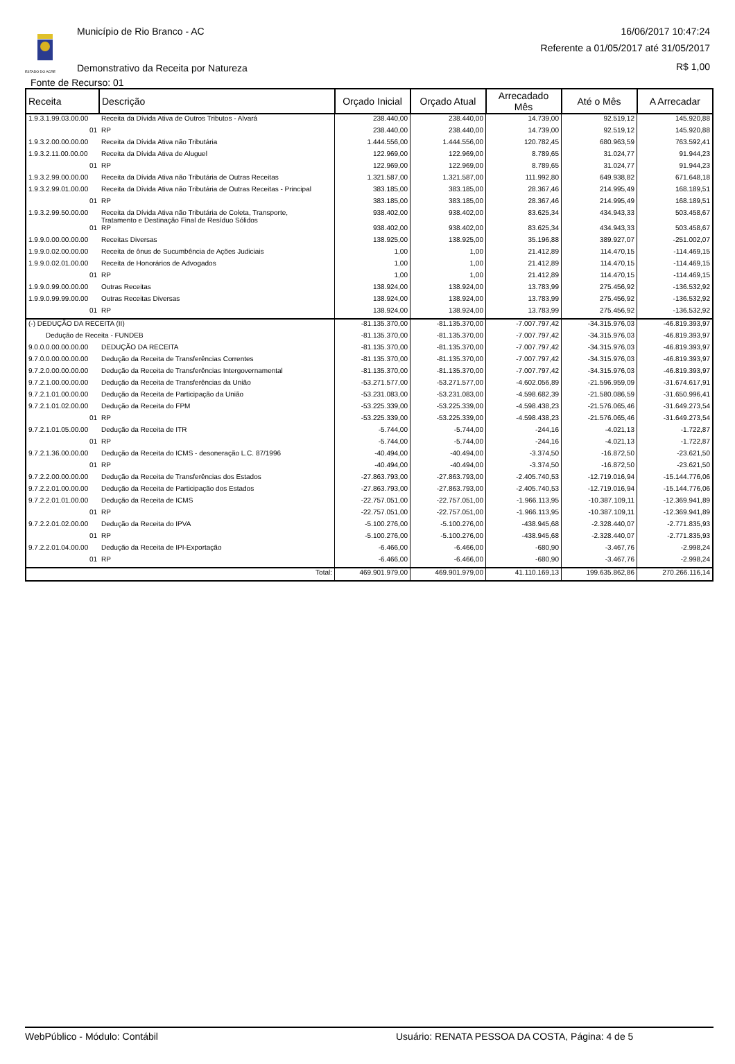ESTADO DO ACRE
Município de Rio Branco - AC 16/06/2017 10:47:24
Referente a 01/05/2017 até 31/05/2017
Demonstrativo da Receita por Natureza
R$ 1,00
Fonte de Recurso: 01
| Receita | Descrição | Orçado Inicial | Orçado Atual | Arrecadado Mês | Até o Mês | A Arrecadar |
| --- | --- | --- | --- | --- | --- | --- |
| 1.9.3.1.99.03.00.00 | Receita da Dívida Ativa de Outros Tributos - Alvará | 238.440,00 | 238.440,00 | 14.739,00 | 92.519,12 | 145.920,88 |
| 01 | RP | 238.440,00 | 238.440,00 | 14.739,00 | 92.519,12 | 145.920,88 |
| 1.9.3.2.00.00.00.00 | Receita da Dívida Ativa não Tributária | 1.444.556,00 | 1.444.556,00 | 120.782,45 | 680.963,59 | 763.592,41 |
| 1.9.3.2.11.00.00.00 | Receita da Dívida Ativa de Aluguel | 122.969,00 | 122.969,00 | 8.789,65 | 31.024,77 | 91.944,23 |
| 01 | RP | 122.969,00 | 122.969,00 | 8.789,65 | 31.024,77 | 91.944,23 |
| 1.9.3.2.99.00.00.00 | Receita da Dívida Ativa não Tributária de Outras Receitas | 1.321.587,00 | 1.321.587,00 | 111.992,80 | 649.938,82 | 671.648,18 |
| 1.9.3.2.99.01.00.00 | Receita da Dívida Ativa não Tributária de Outras Receitas - Principal | 383.185,00 | 383.185,00 | 28.367,46 | 214.995,49 | 168.189,51 |
| 01 | RP | 383.185,00 | 383.185,00 | 28.367,46 | 214.995,49 | 168.189,51 |
| 1.9.3.2.99.50.00.00 | Receita da Dívida Ativa não Tributária de Coleta, Transporte, Tratamento e Destinação Final de Resíduo Sólidos | 938.402,00 | 938.402,00 | 83.625,34 | 434.943,33 | 503.458,67 |
| 01 | RP | 938.402,00 | 938.402,00 | 83.625,34 | 434.943,33 | 503.458,67 |
| 1.9.9.0.00.00.00.00 | Receitas Diversas | 138.925,00 | 138.925,00 | 35.196,88 | 389.927,07 | -251.002,07 |
| 1.9.9.0.02.00.00.00 | Receita de ônus de Sucumbência de Ações Judiciais | 1,00 | 1,00 | 21.412,89 | 114.470,15 | -114.469,15 |
| 1.9.9.0.02.01.00.00 | Receita de Honorários de Advogados | 1,00 | 1,00 | 21.412,89 | 114.470,15 | -114.469,15 |
| 01 | RP | 1,00 | 1,00 | 21.412,89 | 114.470,15 | -114.469,15 |
| 1.9.9.0.99.00.00.00 | Outras Receitas | 138.924,00 | 138.924,00 | 13.783,99 | 275.456,92 | -136.532,92 |
| 1.9.9.0.99.99.00.00 | Outras Receitas Diversas | 138.924,00 | 138.924,00 | 13.783,99 | 275.456,92 | -136.532,92 |
| 01 | RP | 138.924,00 | 138.924,00 | 13.783,99 | 275.456,92 | -136.532,92 |
| (-) DEDUÇÃO DA RECEITA (II) | | -81.135.370,00 | -81.135.370,00 | -7.007.797,42 | -34.315.976,03 | -46.819.393,97 |
| Dedução de Receita - FUNDEB | | -81.135.370,00 | -81.135.370,00 | -7.007.797,42 | -34.315.976,03 | -46.819.393,97 |
| 9.0.0.0.00.00.00.00 | DEDUÇÃO DA RECEITA | -81.135.370,00 | -81.135.370,00 | -7.007.797,42 | -34.315.976,03 | -46.819.393,97 |
| 9.7.0.0.00.00.00.00 | Dedução da Receita de Transferências Correntes | -81.135.370,00 | -81.135.370,00 | -7.007.797,42 | -34.315.976,03 | -46.819.393,97 |
| 9.7.2.0.00.00.00.00 | Dedução da Receita de Transferências Intergovernamental | -81.135.370,00 | -81.135.370,00 | -7.007.797,42 | -34.315.976,03 | -46.819.393,97 |
| 9.7.2.1.00.00.00.00 | Dedução da Receita de Transferências da União | -53.271.577,00 | -53.271.577,00 | -4.602.056,89 | -21.596.959,09 | -31.674.617,91 |
| 9.7.2.1.01.00.00.00 | Dedução da Receita de Participação da União | -53.231.083,00 | -53.231.083,00 | -4.598.682,39 | -21.580.086,59 | -31.650.996,41 |
| 9.7.2.1.01.02.00.00 | Dedução da Receita do FPM | -53.225.339,00 | -53.225.339,00 | -4.598.438,23 | -21.576.065,46 | -31.649.273,54 |
| 01 | RP | -53.225.339,00 | -53.225.339,00 | -4.598.438,23 | -21.576.065,46 | -31.649.273,54 |
| 9.7.2.1.01.05.00.00 | Dedução da Receita de ITR | -5.744,00 | -5.744,00 | -244,16 | -4.021,13 | -1.722,87 |
| 01 | RP | -5.744,00 | -5.744,00 | -244,16 | -4.021,13 | -1.722,87 |
| 9.7.2.1.36.00.00.00 | Dedução da Receita do ICMS - desoneração L.C. 87/1996 | -40.494,00 | -40.494,00 | -3.374,50 | -16.872,50 | -23.621,50 |
| 01 | RP | -40.494,00 | -40.494,00 | -3.374,50 | -16.872,50 | -23.621,50 |
| 9.7.2.2.00.00.00.00 | Dedução da Receita de Transferências dos Estados | -27.863.793,00 | -27.863.793,00 | -2.405.740,53 | -12.719.016,94 | -15.144.776,06 |
| 9.7.2.2.01.00.00.00 | Dedução da Receita de Participação dos Estados | -27.863.793,00 | -27.863.793,00 | -2.405.740,53 | -12.719.016,94 | -15.144.776,06 |
| 9.7.2.2.01.01.00.00 | Dedução da Receita de ICMS | -22.757.051,00 | -22.757.051,00 | -1.966.113,95 | -10.387.109,11 | -12.369.941,89 |
| 01 | RP | -22.757.051,00 | -22.757.051,00 | -1.966.113,95 | -10.387.109,11 | -12.369.941,89 |
| 9.7.2.2.01.02.00.00 | Dedução da Receita do IPVA | -5.100.276,00 | -5.100.276,00 | -438.945,68 | -2.328.440,07 | -2.771.835,93 |
| 01 | RP | -5.100.276,00 | -5.100.276,00 | -438.945,68 | -2.328.440,07 | -2.771.835,93 |
| 9.7.2.2.01.04.00.00 | Dedução da Receita de IPI-Exportação | -6.466,00 | -6.466,00 | -680,90 | -3.467,76 | -2.998,24 |
| 01 | RP | -6.466,00 | -6.466,00 | -680,90 | -3.467,76 | -2.998,24 |
| Total: | | 469.901.979,00 | 469.901.979,00 | 41.110.169,13 | 199.635.862,86 | 270.266.116,14 |
WebPúblico - Módulo: Contábil Usuário: RENATA PESSOA DA COSTA, Página: 4 de 5